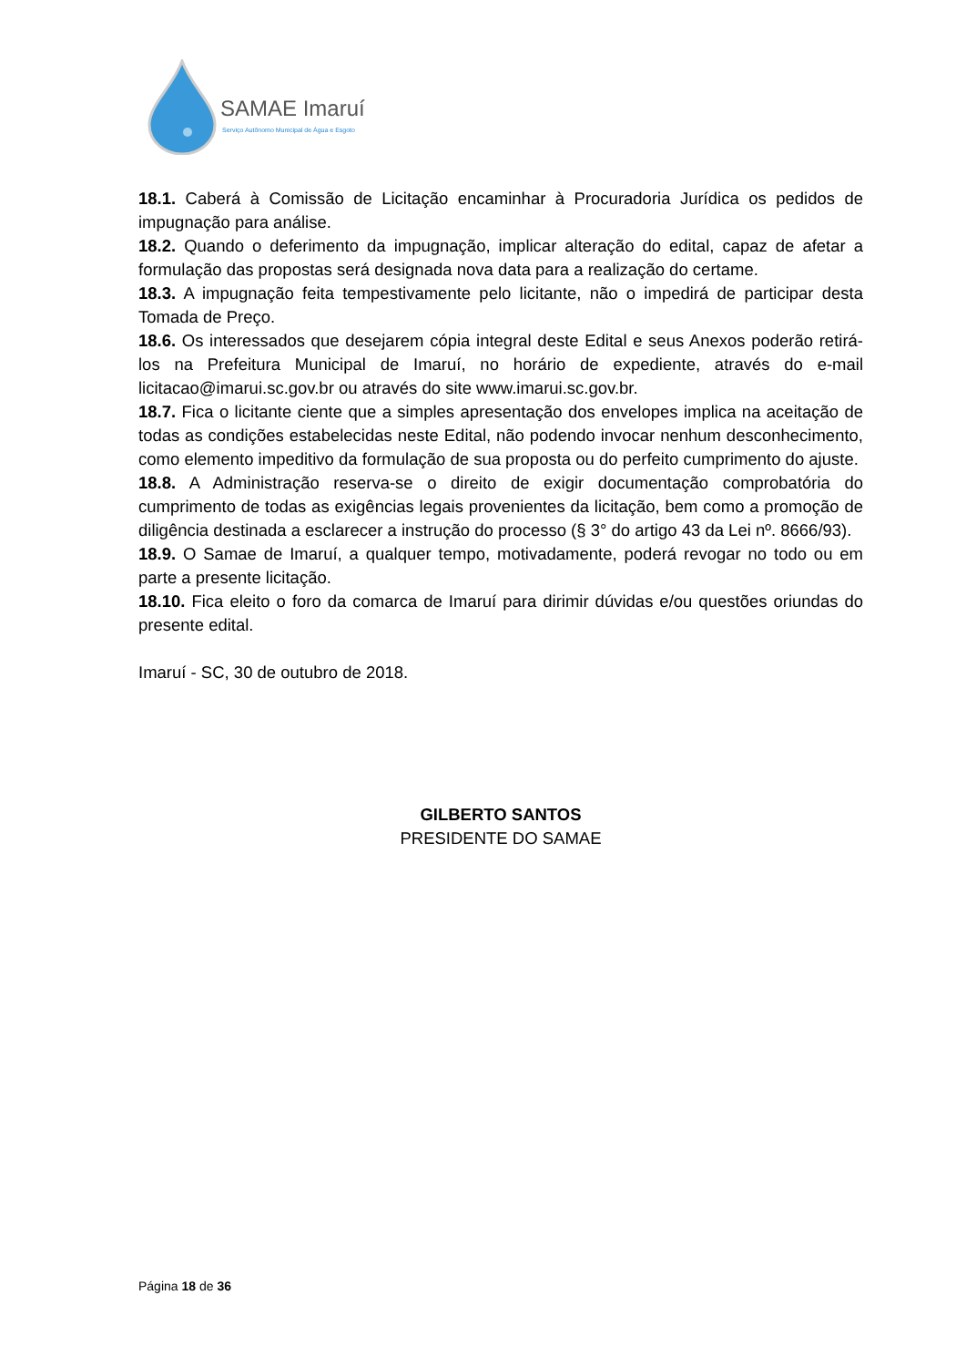SAMAE Imaruí
Serviço Autônomo Municipal de Água e Esgoto
18.1. Caberá à Comissão de Licitação encaminhar à Procuradoria Jurídica os pedidos de impugnação para análise.
18.2. Quando o deferimento da impugnação, implicar alteração do edital, capaz de afetar a formulação das propostas será designada nova data para a realização do certame.
18.3. A impugnação feita tempestivamente pelo licitante, não o impedirá de participar desta Tomada de Preço.
18.6. Os interessados que desejarem cópia integral deste Edital e seus Anexos poderão retirá-los na Prefeitura Municipal de Imaruí, no horário de expediente, através do e-mail licitacao@imarui.sc.gov.br ou através do site www.imarui.sc.gov.br.
18.7. Fica o licitante ciente que a simples apresentação dos envelopes implica na aceitação de todas as condições estabelecidas neste Edital, não podendo invocar nenhum desconhecimento, como elemento impeditivo da formulação de sua proposta ou do perfeito cumprimento do ajuste.
18.8. A Administração reserva-se o direito de exigir documentação comprobatória do cumprimento de todas as exigências legais provenientes da licitação, bem como a promoção de diligência destinada a esclarecer a instrução do processo (§ 3° do artigo 43 da Lei nº. 8666/93).
18.9. O Samae de Imaruí, a qualquer tempo, motivadamente, poderá revogar no todo ou em parte a presente licitação.
18.10. Fica eleito o foro da comarca de Imaruí para dirimir dúvidas e/ou questões oriundas do presente edital.
Imaruí - SC, 30 de outubro de 2018.
GILBERTO SANTOS
PRESIDENTE DO SAMAE
Página 18 de 36